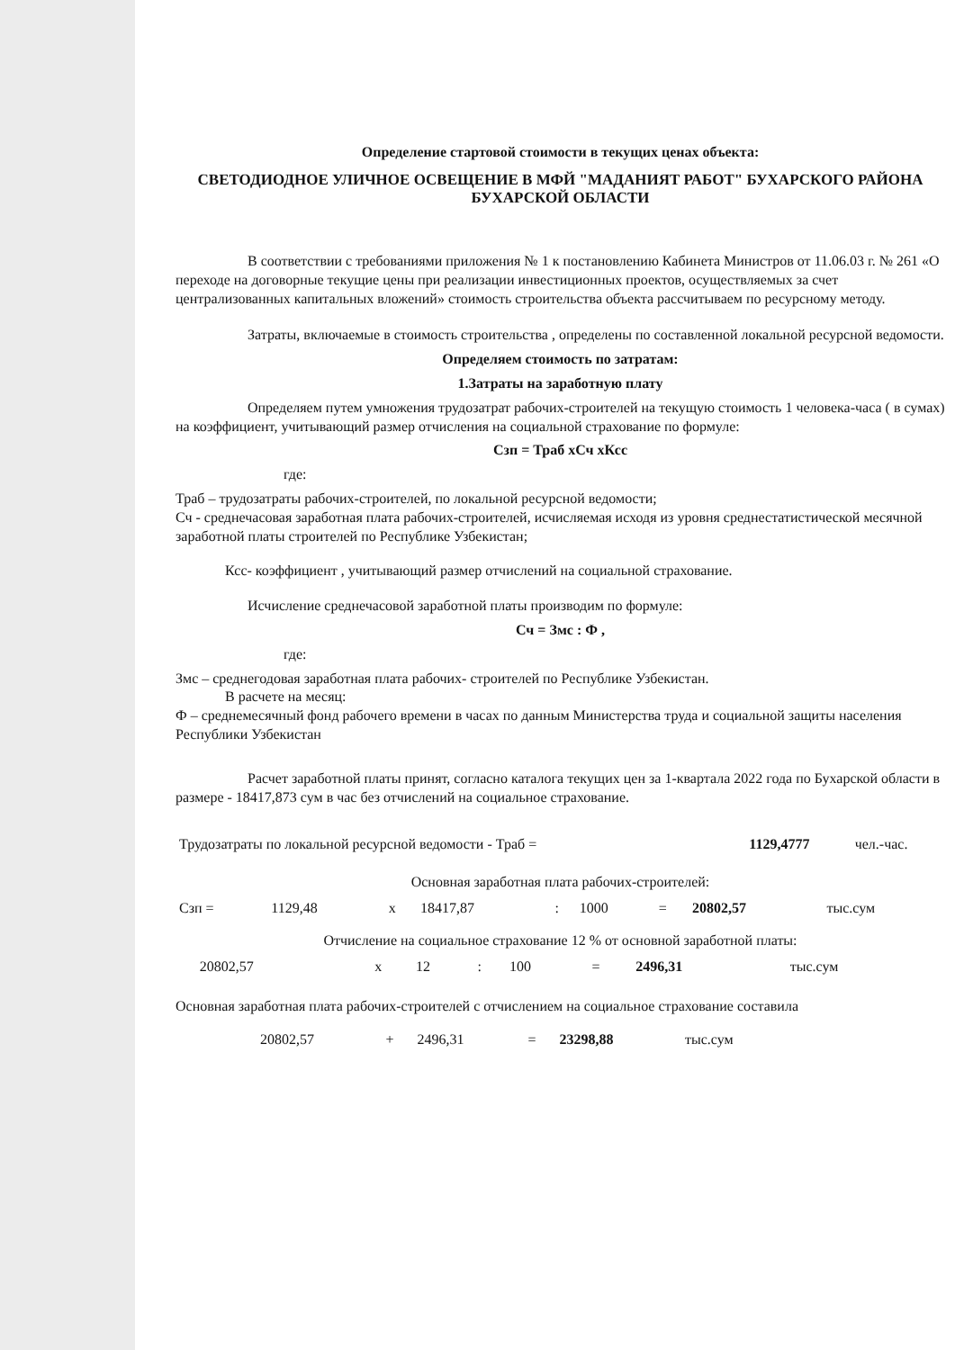Определение стартовой стоимости в текущих ценах объекта:
СВЕТОДИОДНОЕ УЛИЧНОЕ ОСВЕЩЕНИЕ В МФЙ "МАДАНИЯТ РАБОТ" БУХАРСКОГО РАЙОНА БУХАРСКОЙ ОБЛАСТИ
В соответствии с требованиями приложения № 1 к постановлению Кабинета Министров от 11.06.03 г. № 261 «О переходе на договорные текущие цены при реализации инвестиционных проектов, осуществляемых за счет централизованных капитальных вложений» стоимость строительства объекта рассчитываем по ресурсному методу.
Затраты, включаемые в стоимость строительства , определены по составленной локальной ресурсной ведомости.
Определяем стоимость по затратам:
1.Затраты на заработную плату
Определяем путем умножения трудозатрат рабочих-строителей на текущую стоимость 1 человека-часа ( в сумах) на коэффициент, учитывающий размер отчисления на социальной страхование по формуле:
Сзп = Траб хСч хКсс
где:
Траб – трудозатраты рабочих-строителей, по локальной ресурсной ведомости;
Сч - среднечасовая заработная плата рабочих-строителей, исчисляемая исходя из уровня среднестатистической месячной заработной платы строителей по Республике Узбекистан;
Ксс- коэффициент , учитывающий размер отчислений на социальной страхование.
Исчисление среднечасовой заработной платы производим по формуле:
Сч = Змс : Ф ,
где:
Змс – среднегодовая заработная плата рабочих- строителей по Республике Узбекистан.
В расчете на месяц:
Ф – среднемесячный фонд рабочего времени в часах по данным Министерства труда и социальной защиты населения Республики Узбекистан
Расчет заработной платы принят, согласно каталога текущих цен за 1-квартала 2022 года по Бухарской области в размере - 18417,873 сум в час без отчислений на социальное страхование.
| Трудозатраты по локальной ресурсной ведомости - Траб = | 1129,4777 | чел.-час. |
Основная заработная плата рабочих-строителей:
| Сзп = | 1129,48 | х | 18417,87 | : | 1000 | = | 20802,57 | тыс.сум |
Отчисление на социальное страхование 12 % от основной заработной платы:
| | 20802,57 | х | 12 | : | 100 | = | 2496,31 | тыс.сум |
Основная заработная плата рабочих-строителей с отчислением на социальное страхование составила
| 20802,57 | + | 2496,31 | = | 23298,88 | тыс.сум |